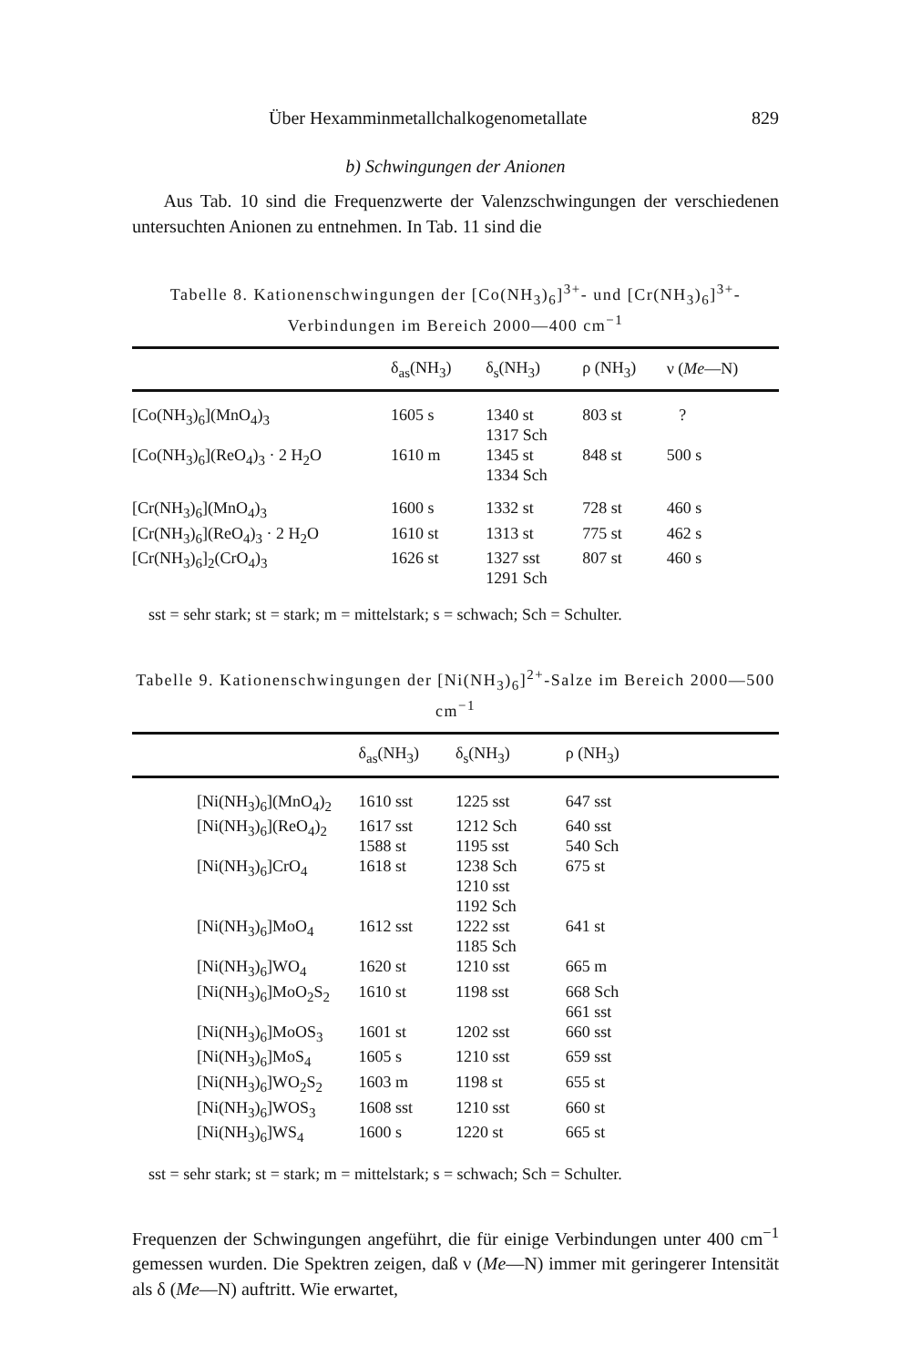Über Hexamminmetallchalkogenometallate 829
b) Schwingungen der Anionen
Aus Tab. 10 sind die Frequenzwerte der Valenzschwingungen der verschiedenen untersuchten Anionen zu entnehmen. In Tab. 11 sind die
Tabelle 8. Kationenschwingungen der [Co(NH<sub>3</sub>)<sub>6</sub>]<sup>3+</sup>- und [Cr(NH<sub>3</sub>)<sub>6</sub>]<sup>3+</sup>-Verbindungen im Bereich 2000—400 cm<sup>−1</sup>
| | δ<sub>as</sub>(NH<sub>3</sub>) | δ<sub>s</sub>(NH<sub>3</sub>) | ρ (NH<sub>3</sub>) | ν ( Me —N) |
| --- | --- | --- | --- | --- |
| [Co(NH<sub>3</sub>)<sub>6</sub>](MnO<sub>4</sub>)<sub>3</sub> | 1605 s | 1340 st 1317 Sch | 803 st | ? |
| [Co(NH<sub>3</sub>)<sub>6</sub>](ReO<sub>4</sub>)<sub>3</sub> · 2 H<sub>2</sub>O | 1610 m | 1345 st 1334 Sch | 848 st | 500 s |
| [Cr(NH<sub>3</sub>)<sub>6</sub>](MnO<sub>4</sub>)<sub>3</sub> | 1600 s | 1332 st | 728 st | 460 s |
| [Cr(NH<sub>3</sub>)<sub>6</sub>](ReO<sub>4</sub>)<sub>3</sub> · 2 H<sub>2</sub>O | 1610 st | 1313 st | 775 st | 462 s |
| [Cr(NH<sub>3</sub>)<sub>6</sub>]<sub>2</sub>(CrO<sub>4</sub>)<sub>3</sub> | 1626 st | 1327 sst 1291 Sch | 807 st | 460 s |
sst = sehr stark; st = stark; m = mittelstark; s = schwach; Sch = Schulter.
Tabelle 9. Kationenschwingungen der [Ni(NH<sub>3</sub>)<sub>6</sub>]<sup>2+</sup>-Salze im Bereich 2000—500 cm<sup>−1</sup>
| | | δ<sub>as</sub>(NH<sub>3</sub>) | δ<sub>s</sub>(NH<sub>3</sub>) | ρ (NH<sub>3</sub>) |
| --- | --- | --- | --- | --- |
| | [Ni(NH<sub>3</sub>)<sub>6</sub>](MnO<sub>4</sub>)<sub>2</sub> | 1610 sst | 1225 sst | 647 sst |
| | [Ni(NH<sub>3</sub>)<sub>6</sub>](ReO<sub>4</sub>)<sub>2</sub> | 1617 sst 1588 st | 1212 Sch 1195 sst | 640 sst 540 Sch |
| | [Ni(NH<sub>3</sub>)<sub>6</sub>]CrO<sub>4</sub> | 1618 st | 1238 Sch 1210 sst 1192 Sch | 675 st |
| | [Ni(NH<sub>3</sub>)<sub>6</sub>]MoO<sub>4</sub> | 1612 sst | 1222 sst 1185 Sch | 641 st |
| | [Ni(NH<sub>3</sub>)<sub>6</sub>]WO<sub>4</sub> | 1620 st | 1210 sst | 665 m |
| | [Ni(NH<sub>3</sub>)<sub>6</sub>]MoO<sub>2</sub>S<sub>2</sub> | 1610 st | 1198 sst | 668 Sch 661 sst |
| | [Ni(NH<sub>3</sub>)<sub>6</sub>]MoOS<sub>3</sub> | 1601 st | 1202 sst | 660 sst |
| | [Ni(NH<sub>3</sub>)<sub>6</sub>]MoS<sub>4</sub> | 1605 s | 1210 sst | 659 sst |
| | [Ni(NH<sub>3</sub>)<sub>6</sub>]WO<sub>2</sub>S<sub>2</sub> | 1603 m | 1198 st | 655 st |
| | [Ni(NH<sub>3</sub>)<sub>6</sub>]WOS<sub>3</sub> | 1608 sst | 1210 sst | 660 st |
| | [Ni(NH<sub>3</sub>)<sub>6</sub>]WS<sub>4</sub> | 1600 s | 1220 st | 665 st |
sst = sehr stark; st = stark; m = mittelstark; s = schwach; Sch = Schulter.
Frequenzen der Schwingungen angeführt, die für einige Verbindungen unter 400 cm<sup>−1</sup> gemessen wurden. Die Spektren zeigen, daß ν (Me—N) immer mit geringerer Intensität als δ (Me—N) auftritt. Wie erwartet,